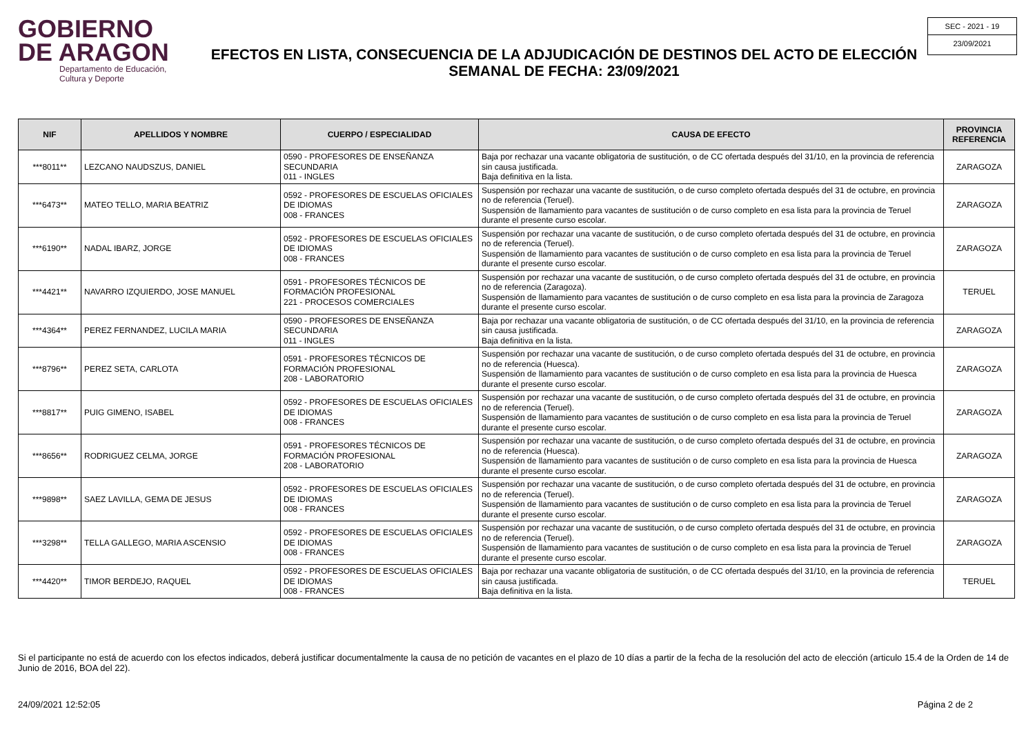GOBIERNO
DE ARAGON
Departamento de Educación,
Cultura y Deporte
EFECTOS EN LISTA, CONSECUENCIA DE LA ADJUDICACIÓN DE DESTINOS DEL ACTO DE ELECCIÓN
SEMANAL DE FECHA: 23/09/2021
SEC - 2021 - 19
23/09/2021
| NIF | APELLIDOS Y NOMBRE | CUERPO / ESPECIALIDAD | CAUSA DE EFECTO | PROVINCIA REFERENCIA |
| --- | --- | --- | --- | --- |
| ***8011** | LEZCANO NAUDSZUS, DANIEL | 0590 - PROFESORES DE ENSEÑANZA SECUNDARIA 011 - INGLES | Baja por rechazar una vacante obligatoria de sustitución, o de CC ofertada después del 31/10, en la provincia de referencia sin causa justificada. Baja definitiva en la lista. | ZARAGOZA |
| ***6473** | MATEO TELLO, MARIA BEATRIZ | 0592 - PROFESORES DE ESCUELAS OFICIALES DE IDIOMAS 008 - FRANCES | Suspensión por rechazar una vacante de sustitución, o de curso completo ofertada después del 31 de octubre, en provincia no de referencia (Teruel). Suspensión de llamamiento para vacantes de sustitución o de curso completo en esa lista para la provincia de Teruel durante el presente curso escolar. | ZARAGOZA |
| ***6190** | NADAL IBARZ, JORGE | 0592 - PROFESORES DE ESCUELAS OFICIALES DE IDIOMAS 008 - FRANCES | Suspensión por rechazar una vacante de sustitución, o de curso completo ofertada después del 31 de octubre, en provincia no de referencia (Teruel). Suspensión de llamamiento para vacantes de sustitución o de curso completo en esa lista para la provincia de Teruel durante el presente curso escolar. | ZARAGOZA |
| ***4421** | NAVARRO IZQUIERDO, JOSE MANUEL | 0591 - PROFESORES TÉCNICOS DE FORMACIÓN PROFESIONAL 221 - PROCESOS COMERCIALES | Suspensión por rechazar una vacante de sustitución, o de curso completo ofertada después del 31 de octubre, en provincia no de referencia (Zaragoza). Suspensión de llamamiento para vacantes de sustitución o de curso completo en esa lista para la provincia de Zaragoza durante el presente curso escolar. | TERUEL |
| ***4364** | PEREZ FERNANDEZ, LUCILA MARIA | 0590 - PROFESORES DE ENSEÑANZA SECUNDARIA 011 - INGLES | Baja por rechazar una vacante obligatoria de sustitución, o de CC ofertada después del 31/10, en la provincia de referencia sin causa justificada. Baja definitiva en la lista. | ZARAGOZA |
| ***8796** | PEREZ SETA, CARLOTA | 0591 - PROFESORES TÉCNICOS DE FORMACIÓN PROFESIONAL 208 - LABORATORIO | Suspensión por rechazar una vacante de sustitución, o de curso completo ofertada después del 31 de octubre, en provincia no de referencia (Huesca). Suspensión de llamamiento para vacantes de sustitución o de curso completo en esa lista para la provincia de Huesca durante el presente curso escolar. | ZARAGOZA |
| ***8817** | PUIG GIMENO, ISABEL | 0592 - PROFESORES DE ESCUELAS OFICIALES DE IDIOMAS 008 - FRANCES | Suspensión por rechazar una vacante de sustitución, o de curso completo ofertada después del 31 de octubre, en provincia no de referencia (Teruel). Suspensión de llamamiento para vacantes de sustitución o de curso completo en esa lista para la provincia de Teruel durante el presente curso escolar. | ZARAGOZA |
| ***8656** | RODRIGUEZ CELMA, JORGE | 0591 - PROFESORES TÉCNICOS DE FORMACIÓN PROFESIONAL 208 - LABORATORIO | Suspensión por rechazar una vacante de sustitución, o de curso completo ofertada después del 31 de octubre, en provincia no de referencia (Huesca). Suspensión de llamamiento para vacantes de sustitución o de curso completo en esa lista para la provincia de Huesca durante el presente curso escolar. | ZARAGOZA |
| ***9898** | SAEZ LAVILLA, GEMA DE JESUS | 0592 - PROFESORES DE ESCUELAS OFICIALES DE IDIOMAS 008 - FRANCES | Suspensión por rechazar una vacante de sustitución, o de curso completo ofertada después del 31 de octubre, en provincia no de referencia (Teruel). Suspensión de llamamiento para vacantes de sustitución o de curso completo en esa lista para la provincia de Teruel durante el presente curso escolar. | ZARAGOZA |
| ***3298** | TELLA GALLEGO, MARIA ASCENSIO | 0592 - PROFESORES DE ESCUELAS OFICIALES DE IDIOMAS 008 - FRANCES | Suspensión por rechazar una vacante de sustitución, o de curso completo ofertada después del 31 de octubre, en provincia no de referencia (Teruel). Suspensión de llamamiento para vacantes de sustitución o de curso completo en esa lista para la provincia de Teruel durante el presente curso escolar. | ZARAGOZA |
| ***4420** | TIMOR BERDEJO, RAQUEL | 0592 - PROFESORES DE ESCUELAS OFICIALES DE IDIOMAS 008 - FRANCES | Baja por rechazar una vacante obligatoria de sustitución, o de CC ofertada después del 31/10, en la provincia de referencia sin causa justificada. Baja definitiva en la lista. | TERUEL |
Si el participante no está de acuerdo con los efectos indicados, deberá justificar documentalmente la causa de no petición de vacantes en el plazo de 10 días a partir de la fecha de la resolución del acto de elección (articulo 15.4 de la Orden de 14 de Junio de 2016, BOA del 22).
24/09/2021 12:52:05 Página 2 de 2